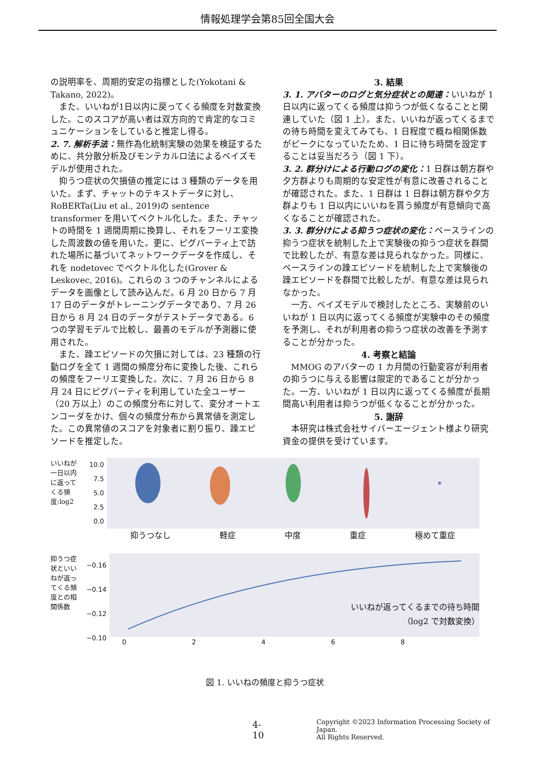情報処理学会第85回全国大会
の説明率を、周期的安定の指標とした(Yokotani & Takano, 2022)。
また、いいねが1日以内に戻ってくる頻度を対数変換した。このスコアが高い者は双方向的で肯定的なコミュニケーションをしていると推定し得る。
2. 7. 解析手法：無作為化統制実験の効果を検証するために、共分散分析及びモンテカルロ法によるベイズモデルが使用された。
抑うつ症状の欠損値の推定には 3 種類のデータを用いた。まず、チャットのテキストデータに対し、RoBERTa(Liu et al., 2019)の sentence transformer を用いてベクトル化した。また、チャットの時間を 1 週間周期に換算し、それをフーリエ変換した周波数の値を用いた。更に、ピグパーティ上で訪れた場所に基づいてネットワークデータを作成し、それを nodetovec でベクトル化した(Grover & Leskovec, 2016)。これらの 3 つのチャンネルによるデータを画像として読み込んだ。6 月 20 日から 7 月 17 日のデータがトレーニングデータであり、7 月 26 日から 8 月 24 日のデータがテストデータである。6 つの学習モデルで比較し、最善のモデルが予測器に使用された。
また、躁エピソードの欠損に対しては、23 種類の行動ログを全て 1 週間の頻度分布に変換した後、これらの頻度をフーリエ変換した。次に、7 月 26 日から 8 月 24 日にピグパーティを利用していた全ユーザー（20 万以上）のこの頻度分布に対して、変分オートエンコーダをかけ、個々の頻度分布から異常値を測定した。この異常値のスコアを対象者に割り振り、躁エピソードを推定した。
3. 結果
3. 1. アバターのログと気分症状との関連：いいねが 1 日以内に返ってくる頻度は抑うつが低くなることと関連していた（図 1 上）。また、いいねが返ってくるまでの待ち時間を変えてみても、1 日程度で概ね相関係数がピークになっていたため、1 日に待ち時間を設定することは妥当だろう（図 1 下）。
3. 2. 群分けによる行動ログの変化：1 日群は朝方群や夕方群よりも周期的な安定性が有意に改善されることが確認された。また、1 日群は 1 日群は朝方群や夕方群よりも 1 日以内にいいねを貰う頻度が有意傾向で高くなることが確認された。
3. 3. 群分けによる抑うつ症状の変化：ベースラインの抑うつ症状を統制した上で実験後の抑うつ症状を群間で比較したが、有意な差は見られなかった。同様に、ベースラインの躁エピソードを統制した上で実験後の躁エピソードを群間で比較したが、有意な差は見られなかった。
一方、ベイズモデルで検討したところ、実験前のいいねが 1 日以内に返ってくる頻度が実験中のその頻度を予測し、それが利用者の抑うつ症状の改善を予測することが分かった。
4. 考察と結論
MMOG のアバターの 1 カ月間の行動変容が利用者の抑うつに与える影響は限定的であることが分かった。一方、いいねが 1 日以内に返ってくる頻度が長期間高い利用者は抑うつが低くなることが分かった。
5. 謝辞
本研究は株式会社サイバーエージェント様より研究資金の提供を受けています。
いいねが一日以内に返ってくる頻度:log2
10.0 7.5 5.0 2.5 0.0
抑うつなし 軽症 中度 重症 極めて重症
抑うつ症状といいねが返ってくる頻度との相関係数
−0.16 −0.14 −0.12 −0.10
0 2 4 6 8
いいねが返ってくるまでの待ち時間
（log2 で対数変換）
図 1. いいねの頻度と抑うつ症状
4-10 Copyright ©2023 Information Processing Society of Japan.
All Rights Reserved.